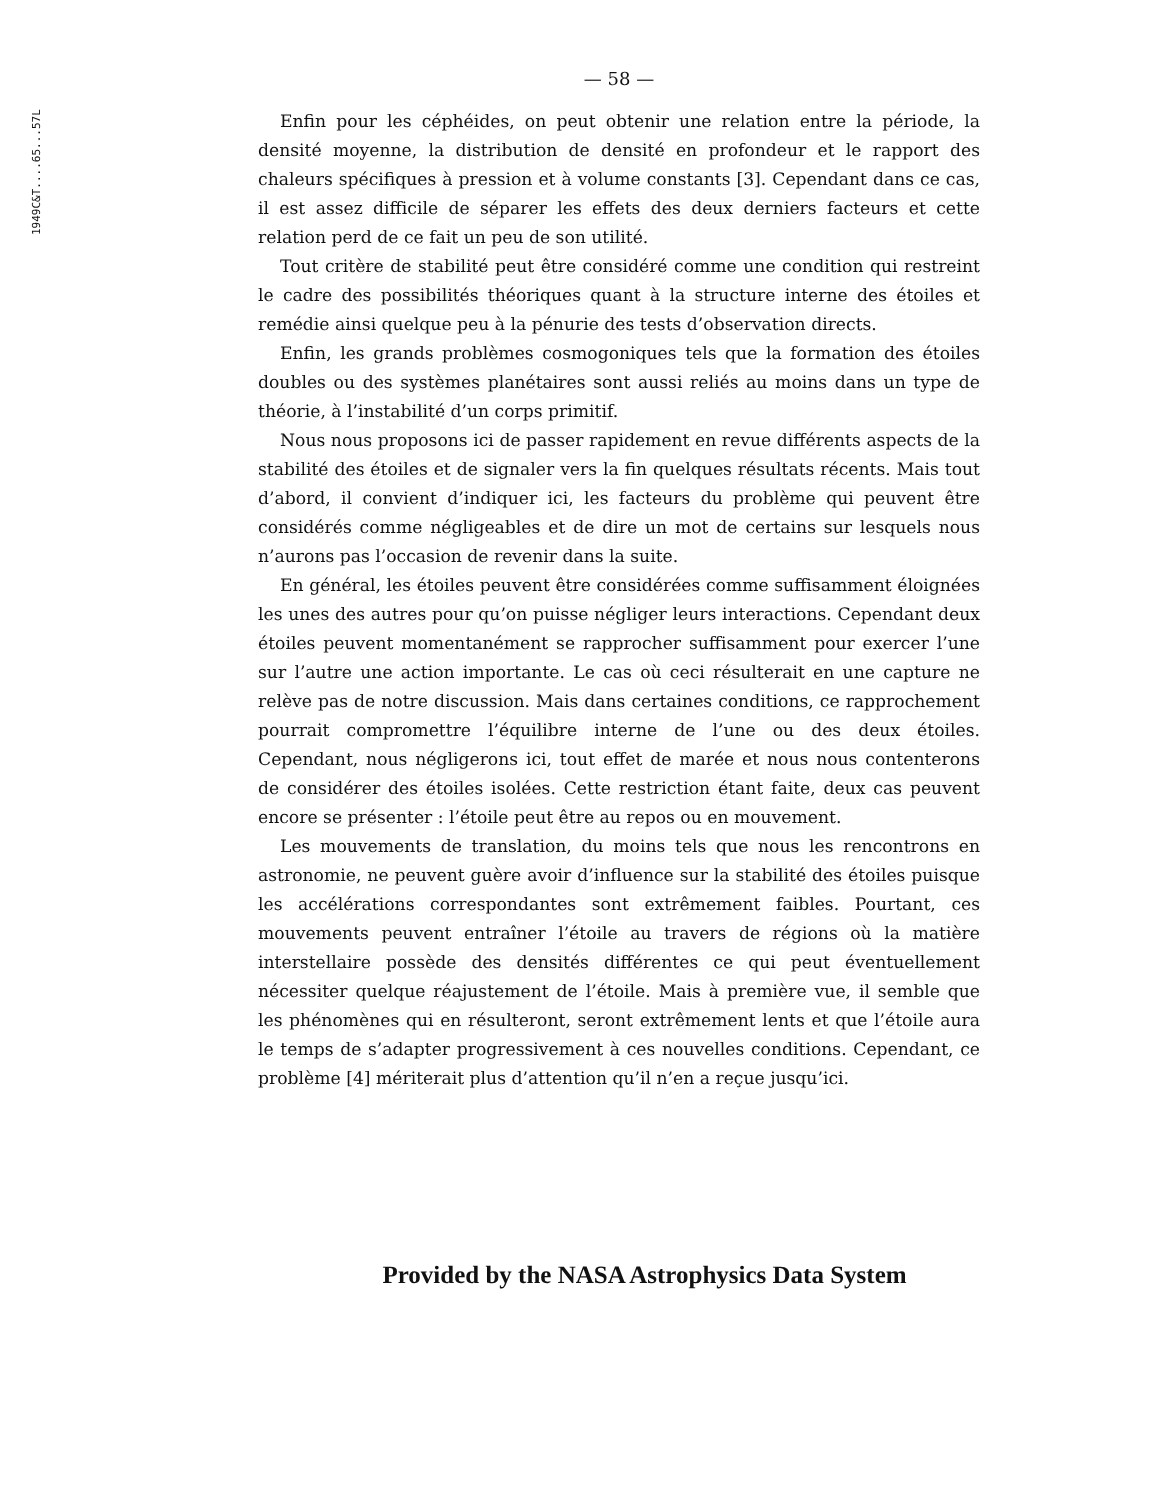1949C&T....65...57L
— 58 —
Enfin pour les céphéides, on peut obtenir une relation entre la période, la densité moyenne, la distribution de densité en profondeur et le rapport des chaleurs spécifiques à pression et à volume constants [3]. Cependant dans ce cas, il est assez difficile de séparer les effets des deux derniers facteurs et cette relation perd de ce fait un peu de son utilité.
Tout critère de stabilité peut être considéré comme une condition qui restreint le cadre des possibilités théoriques quant à la structure interne des étoiles et remédie ainsi quelque peu à la pénurie des tests d’observation directs.
Enfin, les grands problèmes cosmogoniques tels que la formation des étoiles doubles ou des systèmes planétaires sont aussi reliés au moins dans un type de théorie, à l’instabilité d’un corps primitif.
Nous nous proposons ici de passer rapidement en revue différents aspects de la stabilité des étoiles et de signaler vers la fin quelques résultats récents. Mais tout d’abord, il convient d’indiquer ici, les facteurs du problème qui peuvent être considérés comme négligeables et de dire un mot de certains sur lesquels nous n’aurons pas l’occasion de revenir dans la suite.
En général, les étoiles peuvent être considérées comme suffisamment éloignées les unes des autres pour qu’on puisse négliger leurs interactions. Cependant deux étoiles peuvent momentanément se rapprocher suffisamment pour exercer l’une sur l’autre une action importante. Le cas où ceci résulterait en une capture ne relève pas de notre discussion. Mais dans certaines conditions, ce rapprochement pourrait compromettre l’équilibre interne de l’une ou des deux étoiles. Cependant, nous négligerons ici, tout effet de marée et nous nous contenterons de considérer des étoiles isolées. Cette restriction étant faite, deux cas peuvent encore se présenter : l’étoile peut être au repos ou en mouvement.
Les mouvements de translation, du moins tels que nous les rencontrons en astronomie, ne peuvent guère avoir d’influence sur la stabilité des étoiles puisque les accélérations correspondantes sont extrêmement faibles. Pourtant, ces mouvements peuvent entraîner l’étoile au travers de régions où la matière interstellaire possède des densités différentes ce qui peut éventuellement nécessiter quelque réajustement de l’étoile. Mais à première vue, il semble que les phénomènes qui en résulteront, seront extrêmement lents et que l’étoile aura le temps de s’adapter progressivement à ces nouvelles conditions. Cependant, ce problème [4] mériterait plus d’attention qu’il n’en a reçue jusqu’ici.
Provided by the NASA Astrophysics Data System